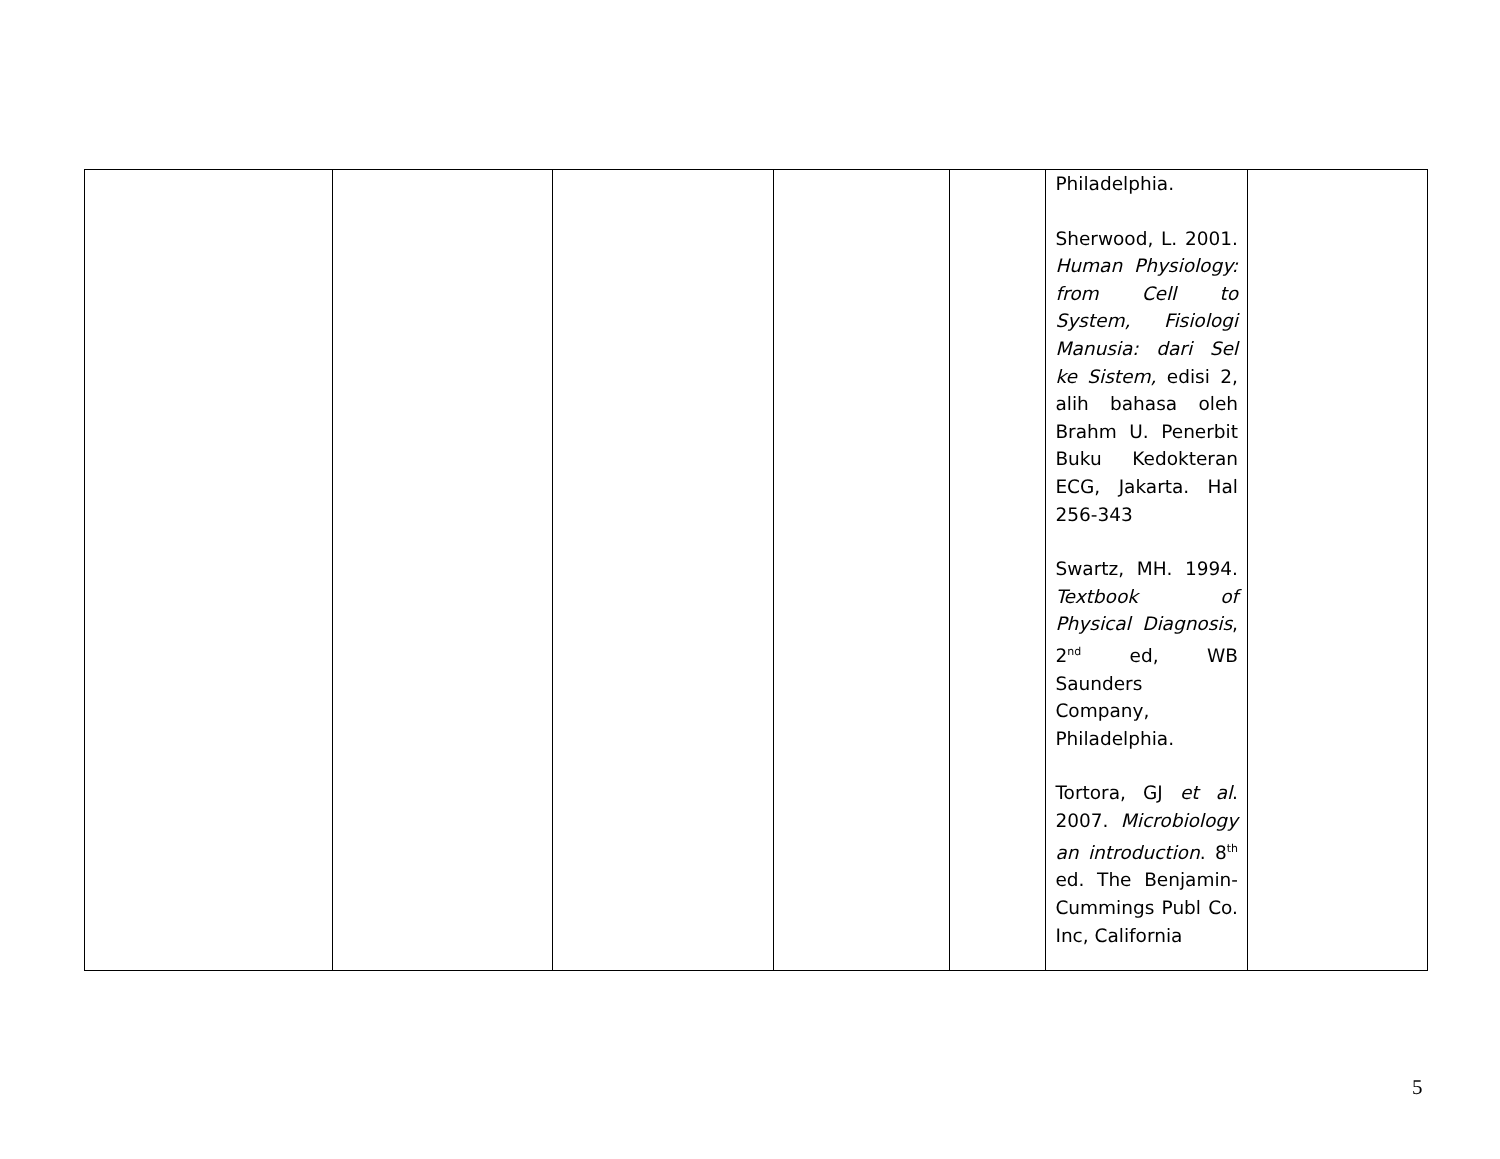| | | | | | Philadelphia. Sherwood, L. 2001. Human Physiology: from Cell to System, Fisiologi Manusia: dari Sel ke Sistem, edisi 2, alih bahasa oleh Brahm U. Penerbit Buku Kedokteran ECG, Jakarta. Hal 256-343 Swartz, MH. 1994. Textbook of Physical Diagnosis , 2<sup>nd</sup> ed, WB Saunders Company, Philadelphia. Tortora, GJ et al . 2007. Microbiology an introduction . 8<sup>th</sup> ed. The Benjamin-Cummings Publ Co. Inc, California | |
5